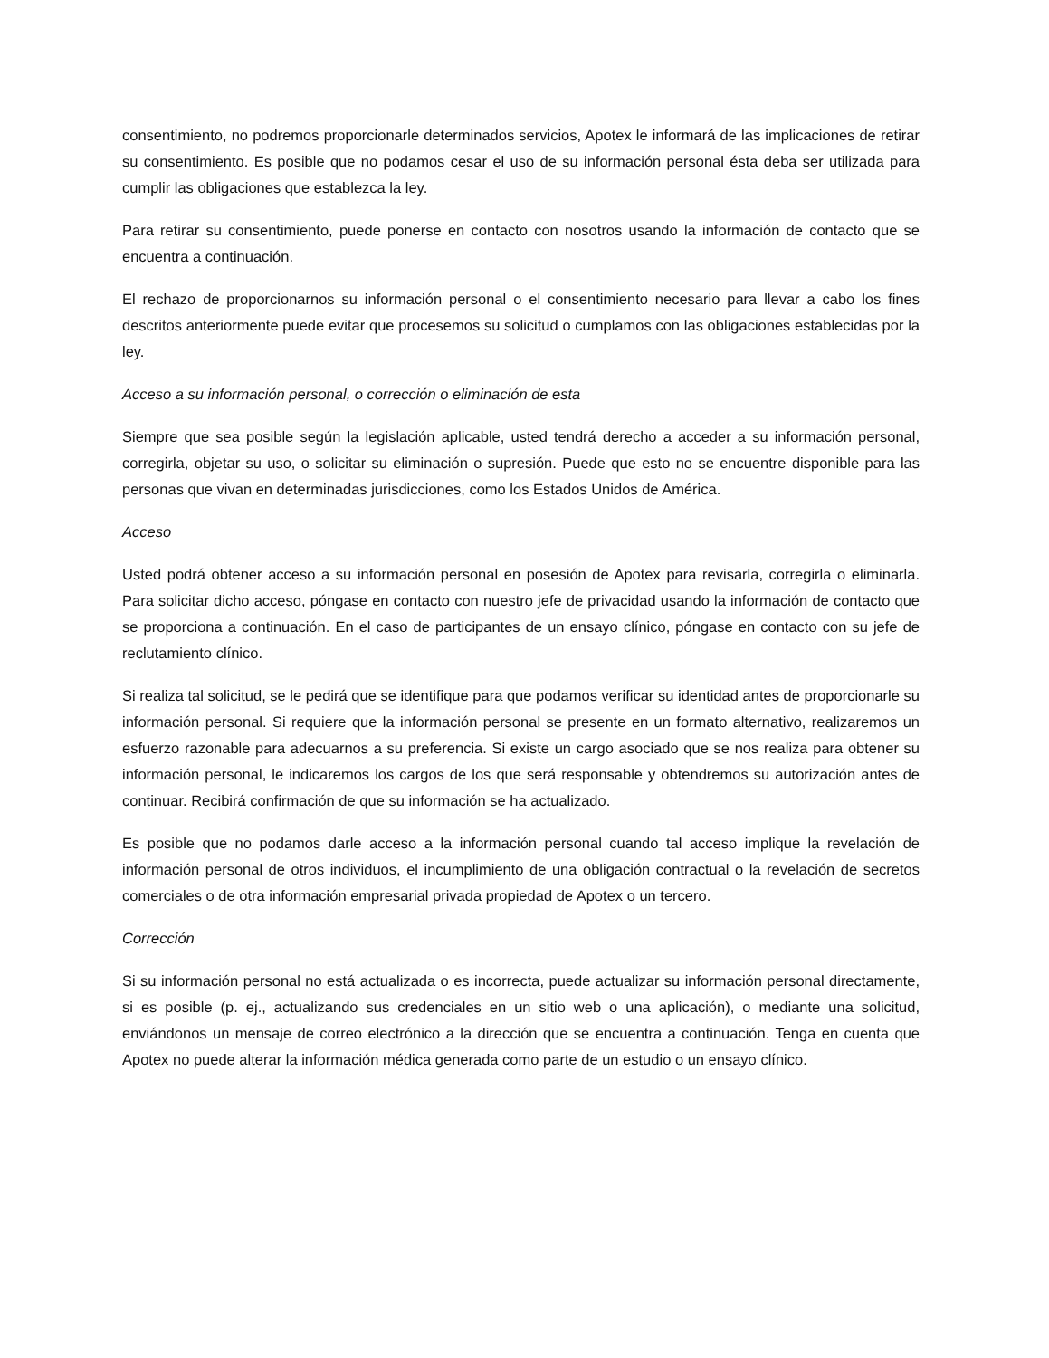consentimiento, no podremos proporcionarle determinados servicios, Apotex le informará de las implicaciones de retirar su consentimiento. Es posible que no podamos cesar el uso de su información personal ésta deba ser utilizada para cumplir las obligaciones que establezca la ley.
Para retirar su consentimiento, puede ponerse en contacto con nosotros usando la información de contacto que se encuentra a continuación.
El rechazo de proporcionarnos su información personal o el consentimiento necesario para llevar a cabo los fines descritos anteriormente puede evitar que procesemos su solicitud o cumplamos con las obligaciones establecidas por la ley.
Acceso a su información personal, o corrección o eliminación de esta
Siempre que sea posible según la legislación aplicable, usted tendrá derecho a acceder a su información personal, corregirla, objetar su uso, o solicitar su eliminación o supresión. Puede que esto no se encuentre disponible para las personas que vivan en determinadas jurisdicciones, como los Estados Unidos de América.
Acceso
Usted podrá obtener acceso a su información personal en posesión de Apotex para revisarla, corregirla o eliminarla. Para solicitar dicho acceso, póngase en contacto con nuestro jefe de privacidad usando la información de contacto que se proporciona a continuación. En el caso de participantes de un ensayo clínico, póngase en contacto con su jefe de reclutamiento clínico.
Si realiza tal solicitud, se le pedirá que se identifique para que podamos verificar su identidad antes de proporcionarle su información personal. Si requiere que la información personal se presente en un formato alternativo, realizaremos un esfuerzo razonable para adecuarnos a su preferencia. Si existe un cargo asociado que se nos realiza para obtener su información personal, le indicaremos los cargos de los que será responsable y obtendremos su autorización antes de continuar. Recibirá confirmación de que su información se ha actualizado.
Es posible que no podamos darle acceso a la información personal cuando tal acceso implique la revelación de información personal de otros individuos, el incumplimiento de una obligación contractual o la revelación de secretos comerciales o de otra información empresarial privada propiedad de Apotex o un tercero.
Corrección
Si su información personal no está actualizada o es incorrecta, puede actualizar su información personal directamente, si es posible (p. ej., actualizando sus credenciales en un sitio web o una aplicación), o mediante una solicitud, enviándonos un mensaje de correo electrónico a la dirección que se encuentra a continuación. Tenga en cuenta que Apotex no puede alterar la información médica generada como parte de un estudio o un ensayo clínico.